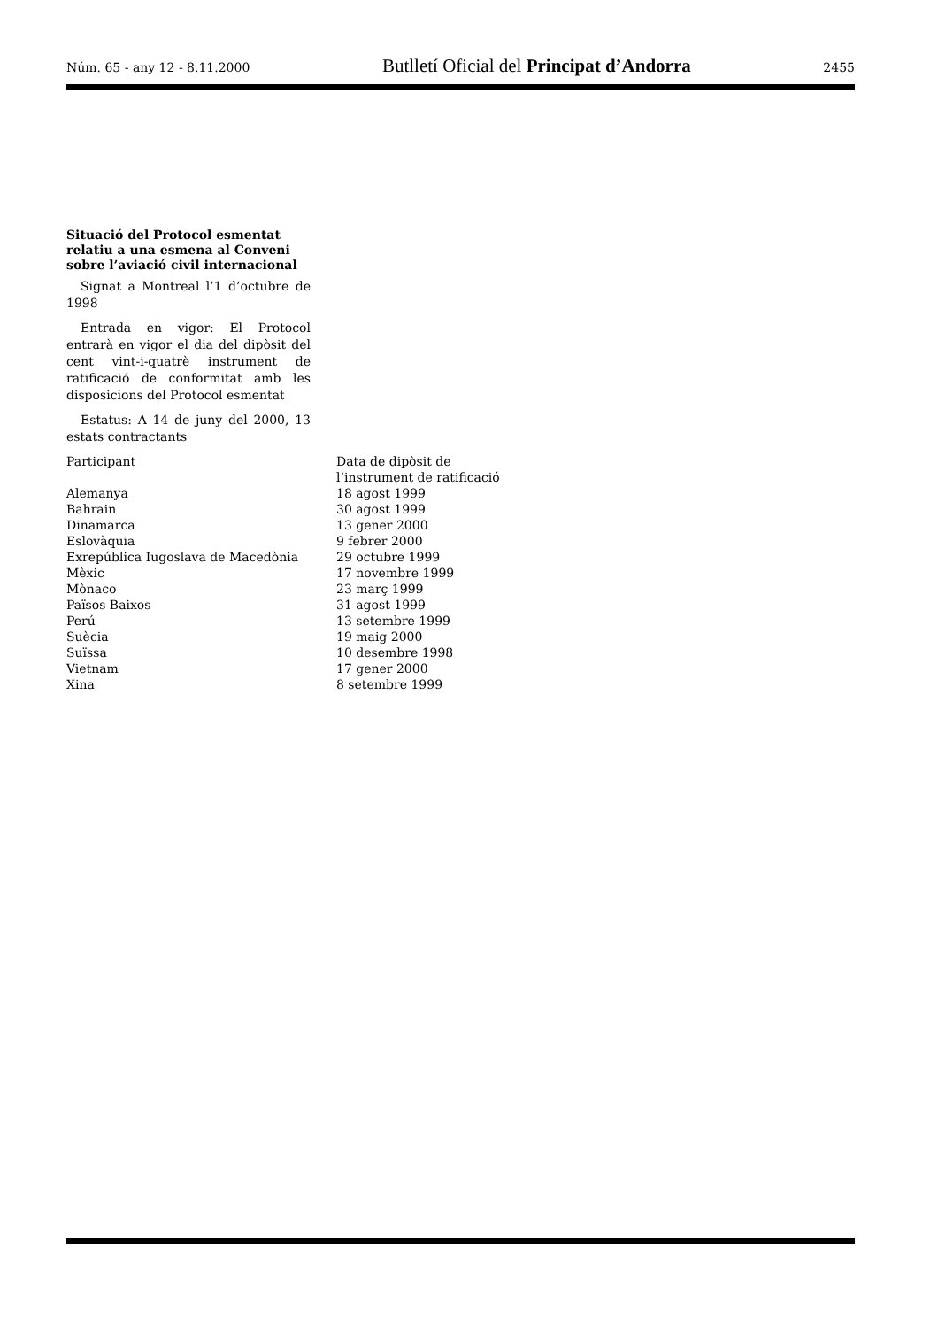Núm. 65 - any 12 - 8.11.2000 Butlletí Oficial del Principat d’Andorra 2455
Situació del Protocol esmentat relatiu a una esmena al Conveni sobre l’aviació civil internacional
Signat a Montreal l’1 d’octubre de 1998
Entrada en vigor: El Protocol entrarà en vigor el dia del dipòsit del cent vint-i-quatrè instrument de ratificació de conformitat amb les disposicions del Protocol esmentat
Estatus: A 14 de juny del 2000, 13 estats contractants
| Participant | Data de dipòsit de l’instrument de ratificació |
| --- | --- |
| Alemanya | 18 agost 1999 |
| Bahrain | 30 agost 1999 |
| Dinamarca | 13 gener 2000 |
| Eslovàquia | 9 febrer 2000 |
| Exrepública Iugoslava de Macedònia | 29 octubre 1999 |
| Mèxic | 17 novembre 1999 |
| Mònaco | 23 març 1999 |
| Països Baixos | 31 agost 1999 |
| Perú | 13 setembre 1999 |
| Suècia | 19 maig 2000 |
| Suïssa | 10 desembre 1998 |
| Vietnam | 17 gener 2000 |
| Xina | 8 setembre 1999 |